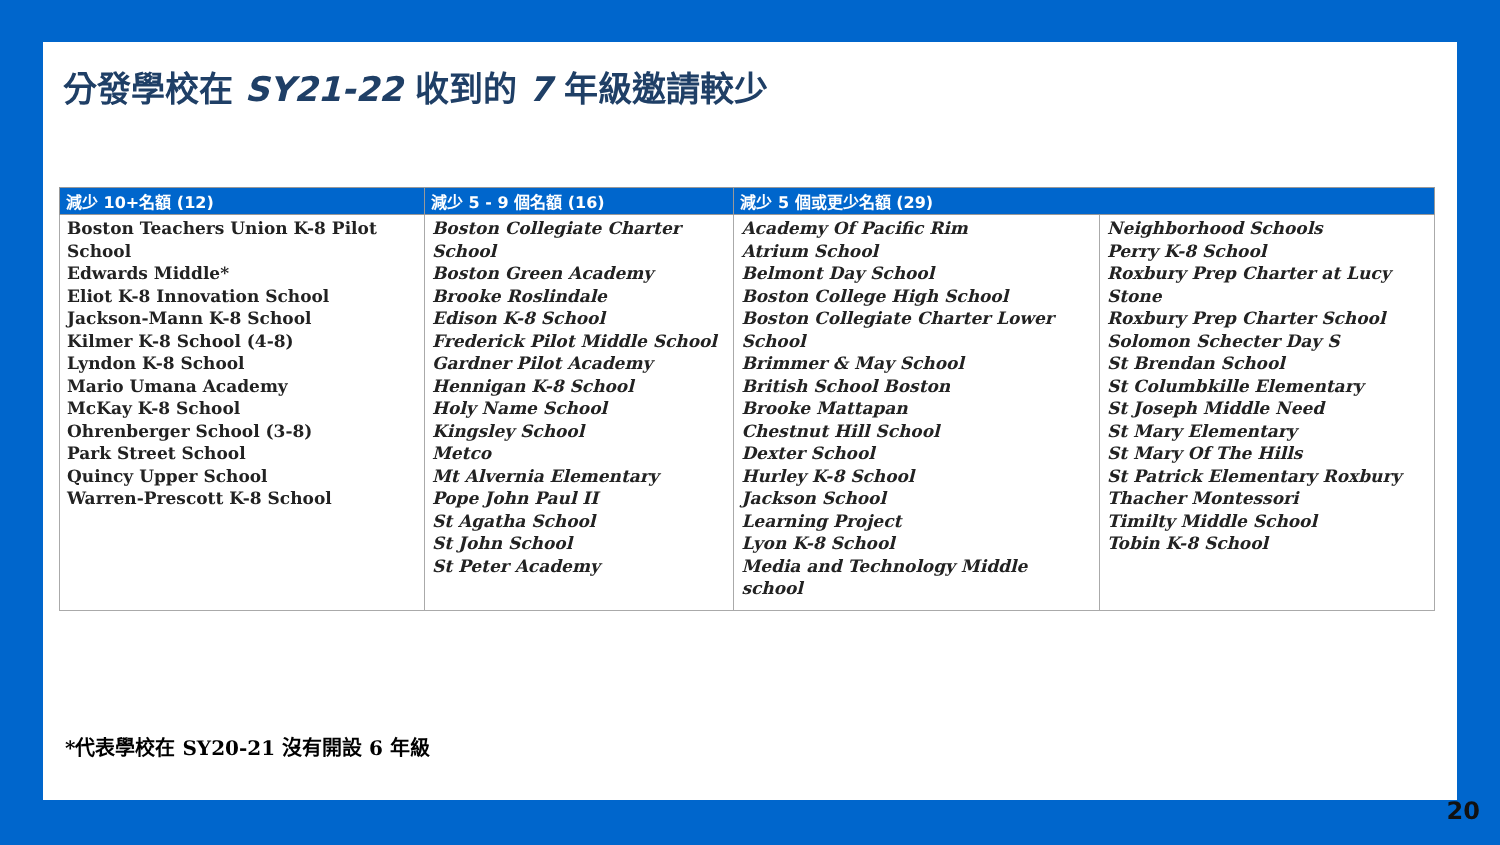分發學校在 SY21-22 收到的 7 年級邀請較少
| 減少 10+名額 (12) | 減少 5 - 9 個名額 (16) | 減少 5 個或更少名額 (29) | |
| --- | --- | --- | --- |
| Boston Teachers Union K-8 Pilot School Edwards Middle* Eliot K-8 Innovation School Jackson-Mann K-8 School Kilmer K-8 School (4-8) Lyndon K-8 School Mario Umana Academy McKay K-8 School Ohrenberger School (3-8) Park Street School Quincy Upper School Warren-Prescott K-8 School | Boston Collegiate Charter School Boston Green Academy Brooke Roslindale Edison K-8 School Frederick Pilot Middle School Gardner Pilot Academy Hennigan K-8 School Holy Name School Kingsley School Metco Mt Alvernia Elementary Pope John Paul II St Agatha School St John School St Peter Academy | Academy Of Pacific Rim Atrium School Belmont Day School Boston College High School Boston Collegiate Charter Lower School Brimmer & May School British School Boston Brooke Mattapan Chestnut Hill School Dexter School Hurley K-8 School Jackson School Learning Project Lyon K-8 School Media and Technology Middle school | Neighborhood Schools Perry K-8 School Roxbury Prep Charter at Lucy Stone Roxbury Prep Charter School Solomon Schecter Day S St Brendan School St Columbkille Elementary St Joseph Middle Need St Mary Elementary St Mary Of The Hills St Patrick Elementary Roxbury Thacher Montessori Timilty Middle School Tobin K-8 School |
*代表學校在 SY20-21 沒有開設 6 年級
20